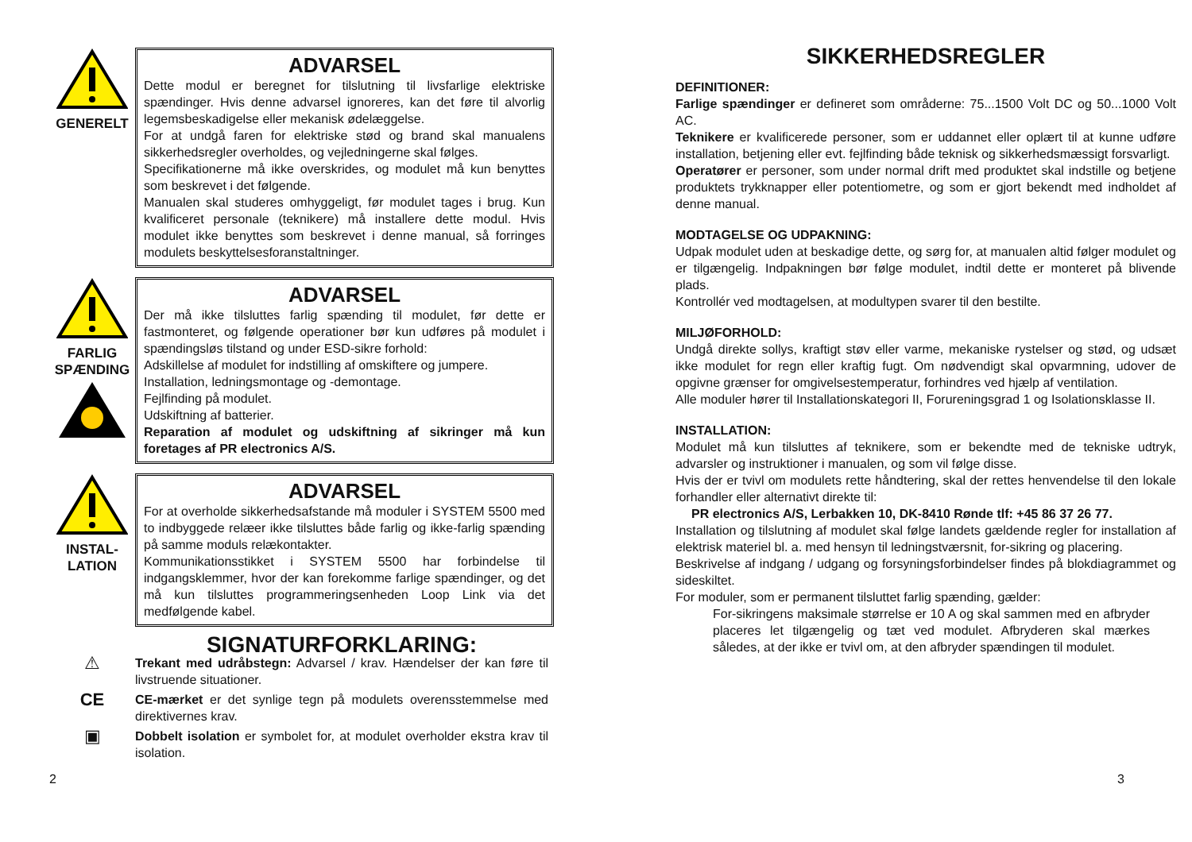GENERELT
ADVARSEL
Dette modul er beregnet for tilslutning til livsfarlige elektriske spændinger. Hvis denne advarsel ignoreres, kan det føre til alvorlig legemsbeskadigelse eller mekanisk ødelæggelse.
For at undgå faren for elektriske stød og brand skal manualens sikkerhedsregler overholdes, og vejledningerne skal følges.
Specifikationerne må ikke overskrides, og modulet må kun benyttes som beskrevet i det følgende.
Manualen skal studeres omhyggeligt, før modulet tages i brug. Kun kvalificeret personale (teknikere) må installere dette modul. Hvis modulet ikke benyttes som beskrevet i denne manual, så forringes modulets beskyttelsesforanstaltninger.
FARLIG SPÆNDING
ADVARSEL
Der må ikke tilsluttes farlig spænding til modulet, før dette er fastmonteret, og følgende operationer bør kun udføres på modulet i spændingsløs tilstand og under ESD-sikre forhold:
Adskillelse af modulet for indstilling af omskiftere og jumpere.
Installation, ledningsmontage og -demontage.
Fejlfinding på modulet.
Udskiftning af batterier.
Reparation af modulet og udskiftning af sikringer må kun foretages af PR electronics A/S.
INSTAL-
LATION
ADVARSEL
For at overholde sikkerhedsafstande må moduler i SYSTEM 5500 med to indbyggede relæer ikke tilsluttes både farlig og ikke-farlig spænding på samme moduls relækontakter.
Kommunikationsstikket i SYSTEM 5500 har forbindelse til indgangsklemmer, hvor der kan forekomme farlige spændinger, og det må kun tilsluttes programmeringsenheden Loop Link via det medfølgende kabel.
SIGNATURFORKLARING:
⚠
Trekant med udråbstegn: Advarsel / krav. Hændelser der kan føre til livstruende situationer.
CE
CE-mærket er det synlige tegn på modulets overensstemmelse med direktivernes krav.
▣
Dobbelt isolation er symbolet for, at modulet overholder ekstra krav til isolation.
SIKKERHEDSREGLER
DEFINITIONER:
Farlige spændinger er defineret som områderne: 75...1500 Volt DC og 50...1000 Volt AC.
Teknikere er kvalificerede personer, som er uddannet eller oplært til at kunne udføre installation, betjening eller evt. fejlfinding både teknisk og sikkerhedsmæssigt forsvarligt.
Operatører er personer, som under normal drift med produktet skal indstille og betjene produktets trykknapper eller potentiometre, og som er gjort bekendt med indholdet af denne manual.
MODTAGELSE OG UDPAKNING:
Udpak modulet uden at beskadige dette, og sørg for, at manualen altid følger modulet og er tilgængelig. Indpakningen bør følge modulet, indtil dette er monteret på blivende plads.
Kontrollér ved modtagelsen, at modultypen svarer til den bestilte.
MILJØFORHOLD:
Undgå direkte sollys, kraftigt støv eller varme, mekaniske rystelser og stød, og udsæt ikke modulet for regn eller kraftig fugt. Om nødvendigt skal opvarmning, udover de opgivne grænser for omgivelsestemperatur, forhindres ved hjælp af ventilation.
Alle moduler hører til Installationskategori II, Forureningsgrad 1 og Isolationsklasse II.
INSTALLATION:
Modulet må kun tilsluttes af teknikere, som er bekendte med de tekniske udtryk, advarsler og instruktioner i manualen, og som vil følge disse.
Hvis der er tvivl om modulets rette håndtering, skal der rettes henvendelse til den lokale forhandler eller alternativt direkte til:
PR electronics A/S, Lerbakken 10, DK-8410 Rønde tlf: +45 86 37 26 77.
Installation og tilslutning af modulet skal følge landets gældende regler for installation af elektrisk materiel bl. a. med hensyn til ledningstværsnit, for-sikring og placering.
Beskrivelse af indgang / udgang og forsyningsforbindelser findes på blokdiagrammet og sideskiltet.
For moduler, som er permanent tilsluttet farlig spænding, gælder:
For-sikringens maksimale størrelse er 10 A og skal sammen med en afbryder placeres let tilgængelig og tæt ved modulet. Afbryderen skal mærkes således, at der ikke er tvivl om, at den afbryder spændingen til modulet.
2 3